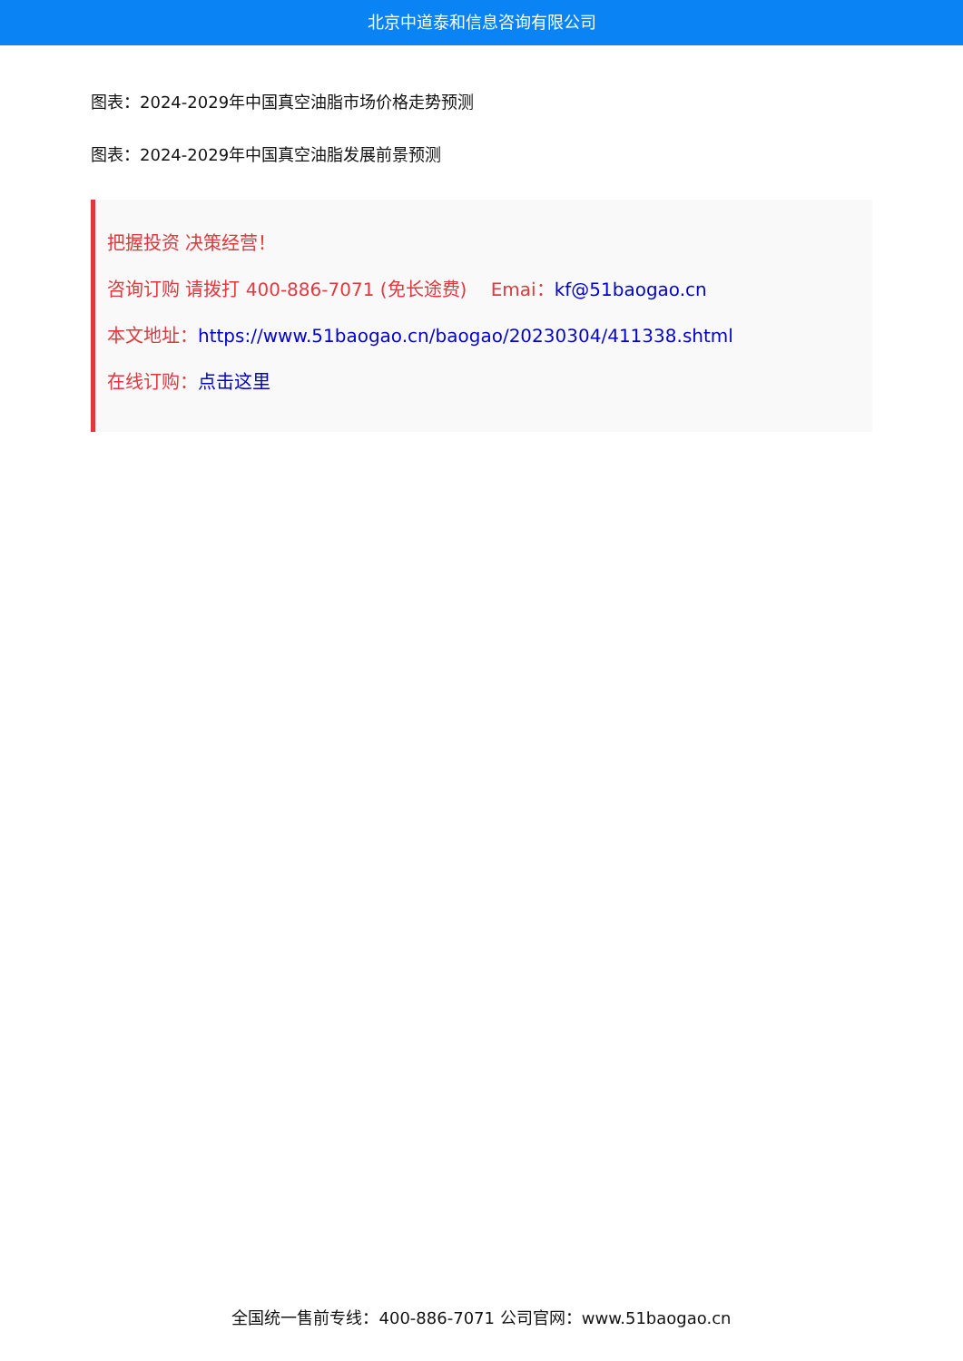北京中道泰和信息咨询有限公司
图表：2024-2029年中国真空油脂市场价格走势预测
图表：2024-2029年中国真空油脂发展前景预测
把握投资 决策经营！
咨询订购 请拨打 400-886-7071 (免长途费)　 Emai：kf@51baogao.cn
本文地址：https://www.51baogao.cn/baogao/20230304/411338.shtml
在线订购：点击这里
全国统一售前专线：400-886-7071 公司官网：www.51baogao.cn